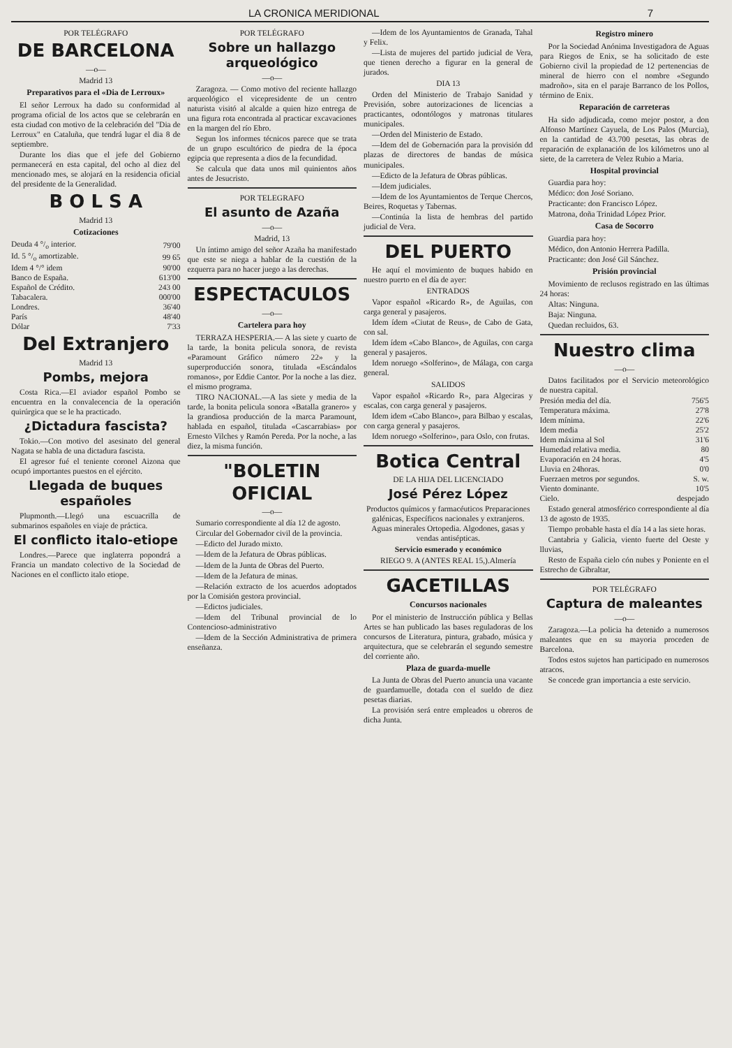LA CRONICA MERIDIONAL 7
POR TELÉGRAFO
DE BARCELONA
—o—
Madrid 13
Preparativos para el «Dia de Lerroux»
El señor Lerroux ha dado su conformidad al programa oficial de los actos que se celebrarán en esta ciudad con motivo de la celebración del "Dia de Lerroux" en Cataluña, que tendrá lugar el dia 8 de septiembre.
Durante los dias que el jefe del Gobierno permanecerá en esta capital, del ocho al diez del mencionado mes, se alojará en la residencia oficial del presidente de la Generalidad.
B O L S A
Madrid 13
Cotizaciones
| Deuda 4 °/<sub>o</sub> interior. | 79'00 |
| Id. 5 °/<sub>o</sub> amortizable. | 99 65 |
| Idem 4 °/° idem | 90'00 |
| Banco de España. | 613'00 |
| Español de Crédito. | 243 00 |
| Tabacalera. | 000'00 |
| Londres. | 36'40 |
| París | 48'40 |
| Dólar | 7'33 |
Del Extranjero
Madrid 13
Pombs, mejora
Costa Rica.—El aviador español Pombo se encuentra en la convalecencia de la operación quirúrgica que se le ha practicado.
¿Dictadura fascista?
Tokio.—Con motivo del asesinato del general Nagata se habla de una dictadura fascista.
El agresor fué el teniente coronel Aizona que ocupó importantes puestos en el ejército.
Llegada de buques españoles
Plupmonth.—Llegó una escuacrilla de submarinos españoles en viaje de práctica.
El conflicto italo-etiope
Londres.—Parece que inglaterra popondrá a Francia un mandato colectivo de la Sociedad de Naciones en el conflicto italo etiope.
POR TELÉGRAFO
Sobre un hallazgo arqueológico
—o—
Zaragoza. — Como motivo del reciente hallazgo arqueológico el vicepresidente de un centro naturista visitó al alcalde a quien hizo entrega de una figura rota encontrada al practicar excavaciones en la margen del río Ebro.
Segun los informes técnicos parece que se trata de un grupo escultórico de piedra de la época egipcia que representa a dios de la fecundidad.
Se calcula que data unos mil quinientos años antes de Jesucristo.
POR TELEGRAFO
El asunto de Azaña
—o—
Madrid, 13
Un íntimo amigo del señor Azaña ha manifestado que este se niega a hablar de la cuestión de la ezquerra para no hacer juego a las derechas.
ESPECTACULOS
—o—
Cartelera para hoy
TERRAZA HESPERIA.— A las siete y cuarto de la tarde, la bonita pelicula sonora, de revista «Paramount Gráfico número 22» y la superproducción sonora, titulada «Escándalos romanos», por Eddie Cantor. Por la noche a las diez. el mismo programa.
TIRO NACIONAL.—A las siete y media de la tarde, la bonita pelicula sonora «Batalla granero» y la grandiosa producción de la marca Paramount, hablada en español, titulada «Cascarrabias» por Ernesto Vilches y Ramón Pereda. Por la noche, a las diez, la misma función.
"BOLETIN OFICIAL
—o—
Sumario correspondiente al día 12 de agosto.
Circular del Gobernador civil de la provincia.
—Edicto del Jurado mixto.
—Idem de la Jefatura de Obras públicas.
—Idem de la Junta de Obras del Puerto.
—Idem de la Jefatura de minas.
—Relación extracto de los acuerdos adoptados por la Comisión gestora provincial.
—Edictos judiciales.
—Idem del Tribunal provincial de lo Contencioso-administrativo
—Idem de la Sección Administrativa de primera enseñanza.
—Idem de los Ayuntamientos de Granada, Tahal y Felix.
—Lista de mujeres del partido judicial de Vera, que tienen derecho a figurar en la general de jurados.
DIA 13
Orden del Ministerio de Trabajo Sanidad y Previsión, sobre autorizaciones de licencias a practicantes, odontólogos y matronas titulares municipales.
—Orden del Ministerio de Estado.
—Idem del de Gobernación para la provisión dd plazas de directores de bandas de música municipales.
—Edicto de la Jefatura de Obras públicas.
—Idem judiciales.
—Idem de los Ayuntamientos de Terque Chercos, Beires, Roquetas y Tabernas.
—Continúa la lista de hembras del partido judicial de Vera.
DEL PUERTO
He aquí el movimiento de buques habido en nuestro puerto en el día de ayer:
ENTRADOS
Vapor español «Ricardo R», de Aguilas, con carga general y pasajeros.
Idem ídem «Ciutat de Reus», de Cabo de Gata, con sal.
Idem ídem «Cabo Blanco», de Aguilas, con carga general y pasajeros.
Idem noruego «Solferino», de Málaga, con carga general.
SALIDOS
Vapor español «Ricardo R», para Algeciras y escalas, con carga general y pasajeros.
Idem idem «Cabo Blanco», para Bilbao y escalas, con carga general y pasajeros.
Idem noruego «Solferino», para Oslo, con frutas.
Botica Central
DE LA HIJA DEL LICENCIADO
José Pérez López
Productos químicos y farmacéuticos Preparaciones galénicas, Específicos nacionales y extranjeros. Aguas minerales Ortopedia. Algodones, gasas y vendas antisépticas.
Servicio esmerado y económico
RIEGO 9. A (ANTES REAL 15,).Almería
GACETILLAS
Concursos nacionales
Por el ministerio de Instrucción pública y Bellas Artes se han publicado las bases reguladoras de los concursos de Literatura, pintura, grabado, música y arquitectura, que se celebrarán el segundo semestre del corriente año.
Plaza de guarda-muelle
La Junta de Obras del Puerto anuncia una vacante de guardamuelle, dotada con el sueldo de diez pesetas diarias.
La provisión será entre empleados u obreros de dicha Junta.
Registro minero
Por la Sociedad Anónima Investigadora de Aguas para Riegos de Enix, se ha solicitado de este Gobierno civil la propiedad de 12 pertenencias de mineral de hierro con el nombre «Segundo madroño», sita en el paraje Barranco de los Pollos, término de Enix.
Reparación de carreteras
Ha sido adjudicada, como mejor postor, a don Alfonso Martínez Cayuela, de Los Palos (Murcia), en la cantidad de 43.700 pesetas, las obras de reparación de explanación de los kilómetros uno al siete, de la carretera de Velez Rubio a Maria.
Hospital provincial
Guardia para hoy:
Médico: don José Soriano.
Practicante: don Francisco López.
Matrona, doña Trinidad López Prior.
Casa de Socorro
Guardia para hoy:
Médico, don Antonio Herrera Padilla.
Practicante: don José Gil Sánchez.
Prisión provincial
Movimiento de reclusos registrado en las últimas 24 horas:
Altas: Ninguna.
Baja: Ninguna.
Quedan recluidos, 63.
Nuestro clima
—o—
Datos facilitados por el Servicio meteorológico de nuestra capital.
| Presión media del día. | 756'5 |
| Temperatura máxima. | 27'8 |
| Idem mínima. | 22'6 |
| Idem media | 25'2 |
| Idem máxima al Sol | 31'6 |
| Humedad relativa media. | 80 |
| Evaporación en 24 horas. | 4'5 |
| Lluvia en 24horas. | 0'0 |
| Fuerzaen metros por segundos. | S. w. |
| Viento dominante. | 10'5 |
| Cielo. | despejado |
Estado general atmosférico correspondiente al día 13 de agosto de 1935.
Tiempo probable hasta el día 14 a las siete horas.
Cantabria y Galicia, viento fuerte del Oeste y lluvias,
Resto de España cielo cón nubes y Poniente en el Estrecho de Gibraltar,
POR TELÉGRAFO
Captura de maleantes
—o—
Zaragoza.—La policia ha detenido a numerosos maleantes que en su mayoria proceden de Barcelona.
Todos estos sujetos han participado en numerosos atracos.
Se concede gran importancia a este servicio.